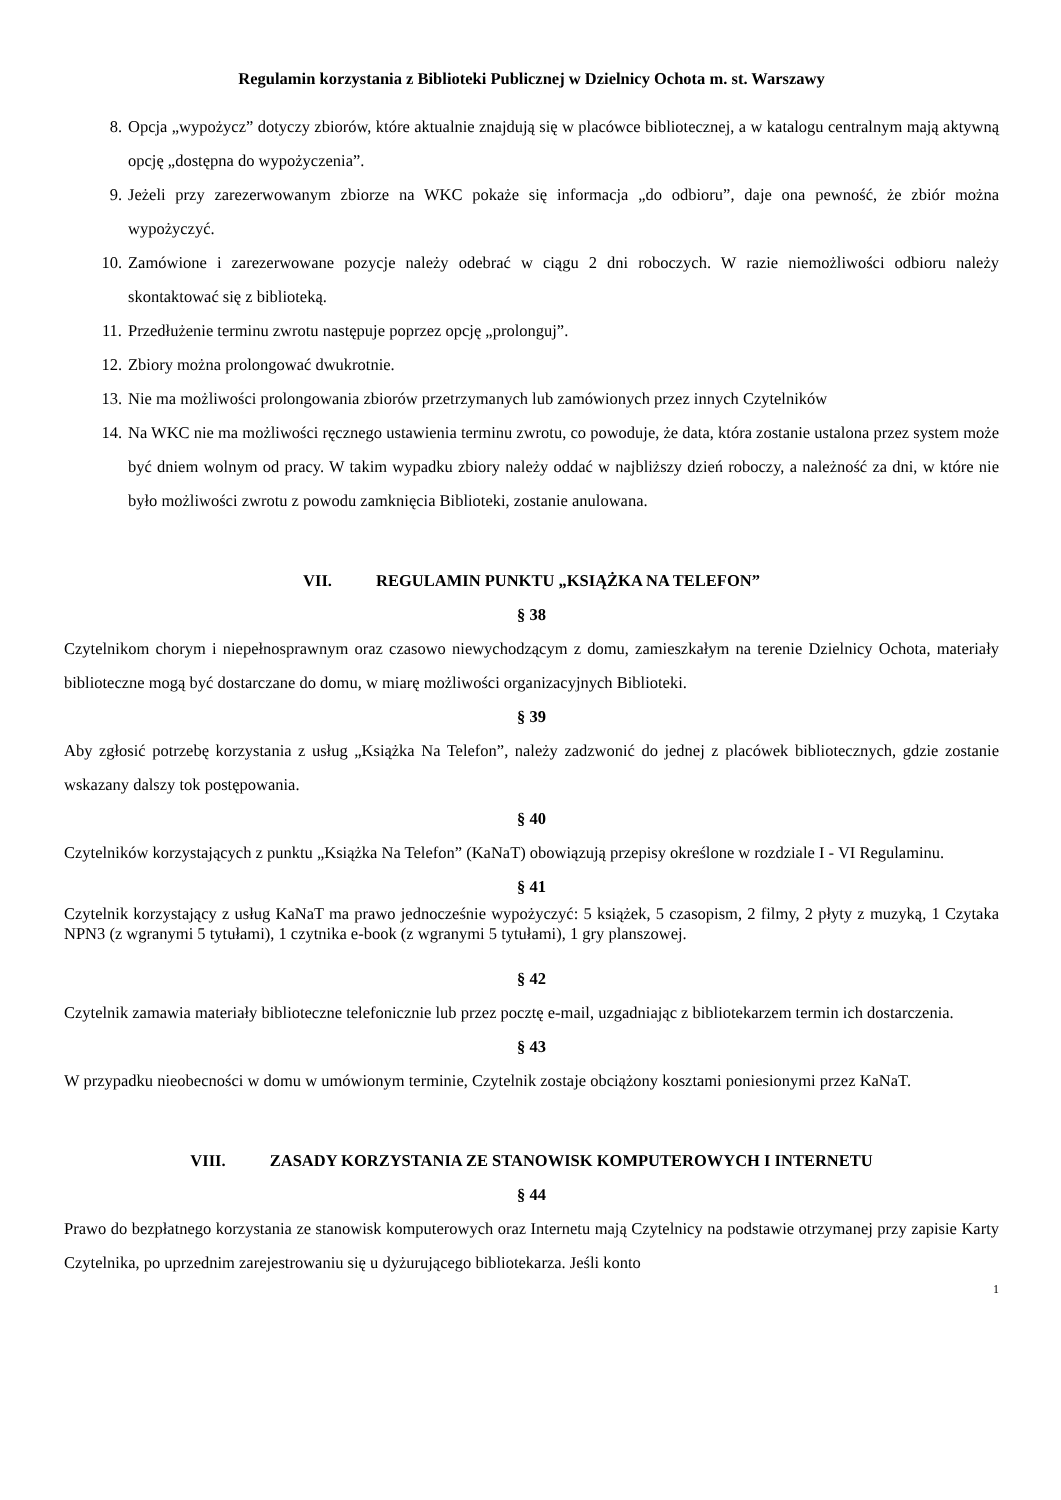Regulamin korzystania z Biblioteki Publicznej w Dzielnicy Ochota m. st. Warszawy
8. Opcja „wypożycz” dotyczy zbiorów, które aktualnie znajdują się w placówce bibliotecznej, a w katalogu centralnym mają aktywną opcję „dostępna do wypożyczenia”.
9. Jeżeli przy zarezerwowanym zbiorze na WKC pokaże się informacja „do odbioru”, daje ona pewność, że zbiór można wypożyczyć.
10. Zamówione i zarezerwowane pozycje należy odebrać w ciągu 2 dni roboczych. W razie niemożliwości odbioru należy skontaktować się z biblioteką.
11. Przedłużenie terminu zwrotu następuje poprzez opcję „prolonguj”.
12. Zbiory można prolongować dwukrotnie.
13. Nie ma możliwości prolongowania zbiorów przetrzymanych lub zamówionych przez innych Czytelników
14. Na WKC nie ma możliwości ręcznego ustawienia terminu zwrotu, co powoduje, że data, która zostanie ustalona przez system może być dniem wolnym od pracy. W takim wypadku zbiory należy oddać w najbliższy dzień roboczy, a należność za dni, w które nie było możliwości zwrotu z powodu zamknięcia Biblioteki, zostanie anulowana.
VII. REGULAMIN PUNKTU „KSIĄŻKA NA TELEFON”
§ 38
Czytelnikom chorym i niepełnosprawnym oraz czasowo niewychodzącym z domu, zamieszkałym na terenie Dzielnicy Ochota, materiały biblioteczne mogą być dostarczane do domu, w miarę możliwości organizacyjnych Biblioteki.
§ 39
Aby zgłosić potrzebę korzystania z usług „Książka Na Telefon”, należy zadzwonić do jednej z placówek bibliotecznych, gdzie zostanie wskazany dalszy tok postępowania.
§ 40
Czytelników korzystających z punktu „Książka Na Telefon” (KaNaT) obowiązują przepisy określone w rozdziale I - VI Regulaminu.
§ 41
Czytelnik korzystający z usług KaNaT ma prawo jednocześnie wypożyczyć: 5 książek, 5 czasopism, 2 filmy, 2 płyty z muzyką, 1 Czytaka NPN3 (z wgranymi 5 tytułami), 1 czytnika e-book (z wgranymi 5 tytułami), 1 gry planszowej.
§ 42
Czytelnik zamawia materiały biblioteczne telefonicznie lub przez pocztę e-mail, uzgadniając z bibliotekarzem termin ich dostarczenia.
§ 43
W przypadku nieobecności w domu w umówionym terminie, Czytelnik zostaje obciążony kosztami poniesionymi przez KaNaT.
VIII. ZASADY KORZYSTANIA ZE STANOWISK KOMPUTEROWYCH I INTERNETU
§ 44
Prawo do bezpłatnego korzystania ze stanowisk komputerowych oraz Internetu mają Czytelnicy na podstawie otrzymanej przy zapisie Karty Czytelnika, po uprzednim zarejestrowaniu się u dyżurującego bibliotekarza. Jeśli konto
1